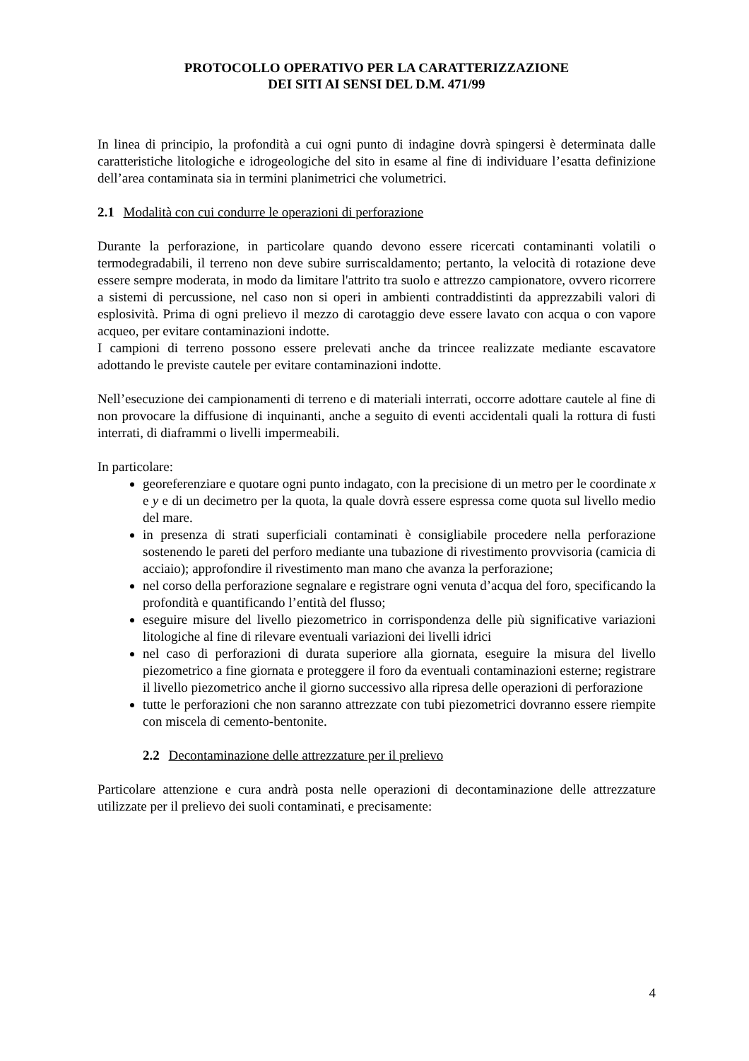PROTOCOLLO OPERATIVO PER LA CARATTERIZZAZIONE
DEI SITI AI SENSI DEL D.M. 471/99
In linea di principio, la profondità a cui ogni punto di indagine dovrà spingersi è determinata dalle caratteristiche litologiche e idrogeologiche del sito in esame al fine di individuare l’esatta definizione dell’area contaminata sia in termini planimetrici che volumetrici.
2.1 Modalità con cui condurre le operazioni di perforazione
Durante la perforazione, in particolare quando devono essere ricercati contaminanti volatili o termodegradabili, il terreno non deve subire surriscaldamento; pertanto, la velocità di rotazione deve essere sempre moderata, in modo da limitare l'attrito tra suolo e attrezzo campionatore, ovvero ricorrere a sistemi di percussione, nel caso non si operi in ambienti contraddistinti da apprezzabili valori di esplosività. Prima di ogni prelievo il mezzo di carotaggio deve essere lavato con acqua o con vapore acqueo, per evitare contaminazioni indotte.
I campioni di terreno possono essere prelevati anche da trincee realizzate mediante escavatore adottando le previste cautele per evitare contaminazioni indotte.
Nell’esecuzione dei campionamenti di terreno e di materiali interrati, occorre adottare cautele al fine di non provocare la diffusione di inquinanti, anche a seguito di eventi accidentali quali la rottura di fusti interrati, di diaframmi o livelli impermeabili.
In particolare:
georeferenziare e quotare ogni punto indagato, con la precisione di un metro per le coordinate x e y e di un decimetro per la quota, la quale dovrà essere espressa come quota sul livello medio del mare.
in presenza di strati superficiali contaminati è consigliabile procedere nella perforazione sostenendo le pareti del perforo mediante una tubazione di rivestimento provvisoria (camicia di acciaio); approfondire il rivestimento man mano che avanza la perforazione;
nel corso della perforazione segnalare e registrare ogni venuta d’acqua del foro, specificando la profondità e quantificando l’entità del flusso;
eseguire misure del livello piezometrico in corrispondenza delle più significative variazioni litologiche al fine di rilevare eventuali variazioni dei livelli idrici
nel caso di perforazioni di durata superiore alla giornata, eseguire la misura del livello piezometrico a fine giornata e proteggere il foro da eventuali contaminazioni esterne; registrare il livello piezometrico anche il giorno successivo alla ripresa delle operazioni di perforazione
tutte le perforazioni che non saranno attrezzate con tubi piezometrici dovranno essere riempite con miscela di cemento-bentonite.
2.2 Decontaminazione delle attrezzature per il prelievo
Particolare attenzione e cura andrà posta nelle operazioni di decontaminazione delle attrezzature utilizzate per il prelievo dei suoli contaminati, e precisamente:
4